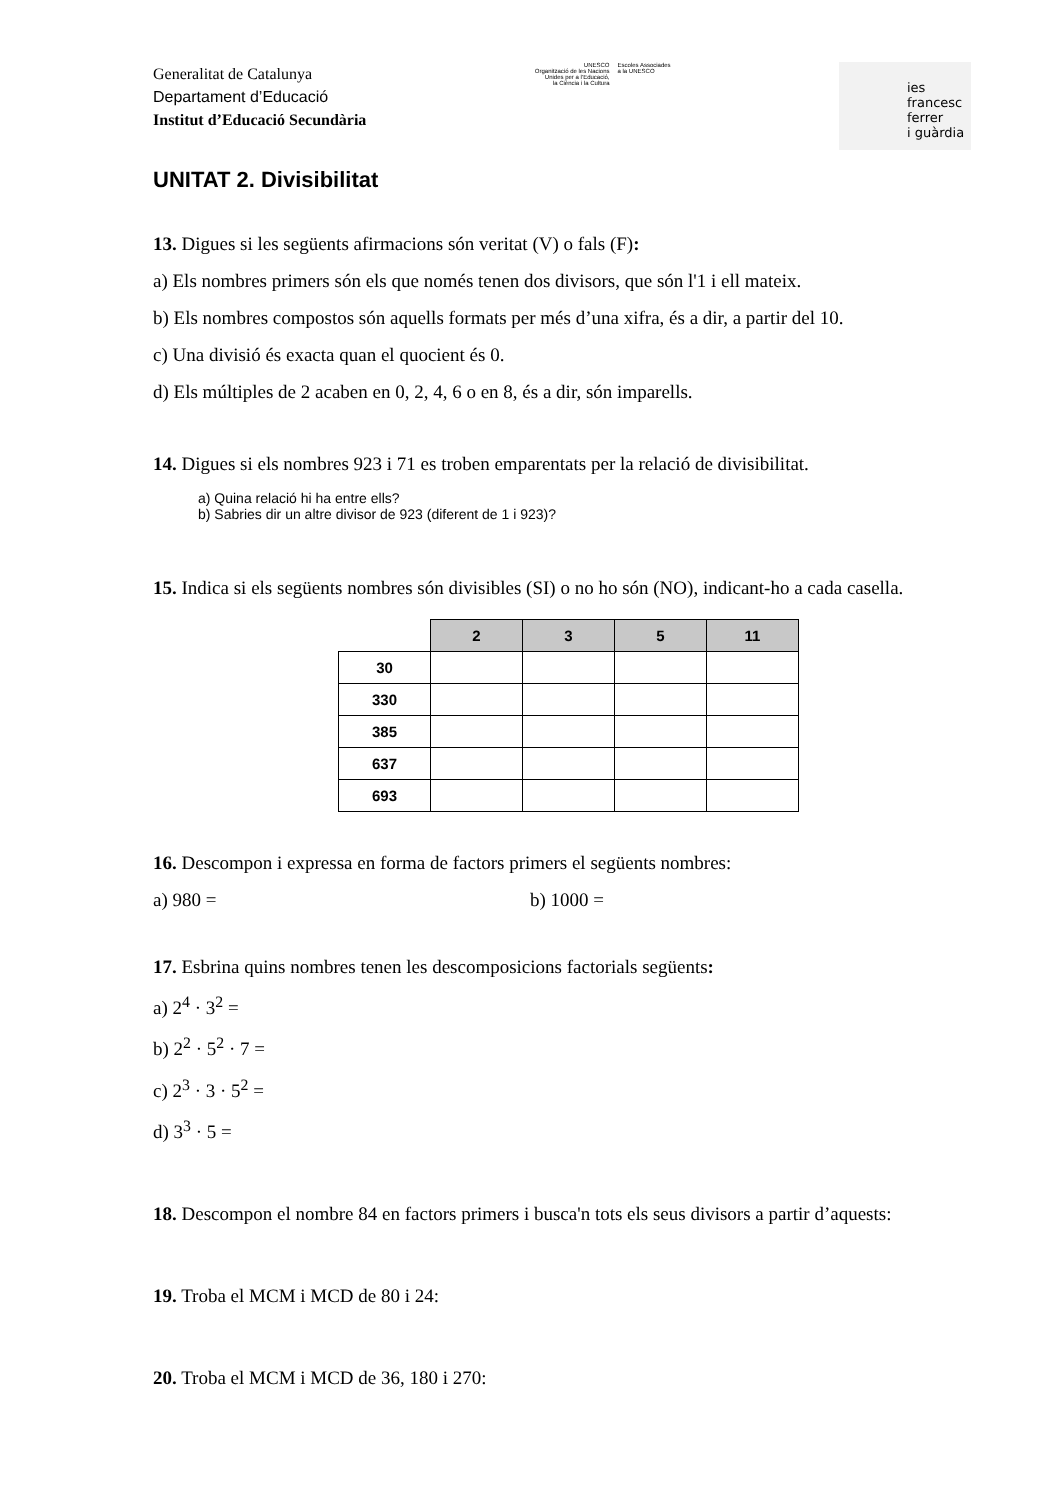Generalitat de Catalunya
Departament d’Educació
Institut d’Educació Secundària
UNESCO
Organització de les Nacions
Unides per a l’Educació,
la Ciència i la Cultura
Escoles Associades
a la UNESCO
ies
francesc
ferrer
i guàrdia
UNITAT 2. Divisibilitat
13. Digues si les següents afirmacions són veritat (V) o fals (F):
a) Els nombres primers són els que només tenen dos divisors, que són l'1 i ell mateix.
b) Els nombres compostos són aquells formats per més d’una xifra, és a dir, a partir del 10.
c) Una divisió és exacta quan el quocient és 0.
d) Els múltiples de 2 acaben en 0, 2, 4, 6 o en 8, és a dir, són imparells.
14. Digues si els nombres 923 i 71 es troben emparentats per la relació de divisibilitat.
a) Quina relació hi ha entre ells?
b) Sabries dir un altre divisor de 923 (diferent de 1 i 923)?
15. Indica si els següents nombres són divisibles (SI) o no ho són (NO), indicant-ho a cada casella.
| | 2 | 3 | 5 | 11 |
| --- | --- | --- | --- | --- |
| 30 | | | | |
| 330 | | | | |
| 385 | | | | |
| 637 | | | | |
| 693 | | | | |
16. Descompon i expressa en forma de factors primers el següents nombres:
a) 980 = b) 1000 =
17. Esbrina quins nombres tenen les descomposicions factorials següents:
a) 2<sup>4</sup> · 3<sup>2</sup> =
b) 2<sup>2</sup> · 5<sup>2</sup> · 7 =
c) 2<sup>3</sup> · 3 · 5<sup>2</sup> =
d) 3<sup>3</sup> · 5 =
18. Descompon el nombre 84 en factors primers i busca'n tots els seus divisors a partir d’aquests:
19. Troba el MCM i MCD de 80 i 24:
20. Troba el MCM i MCD de 36, 180 i 270: